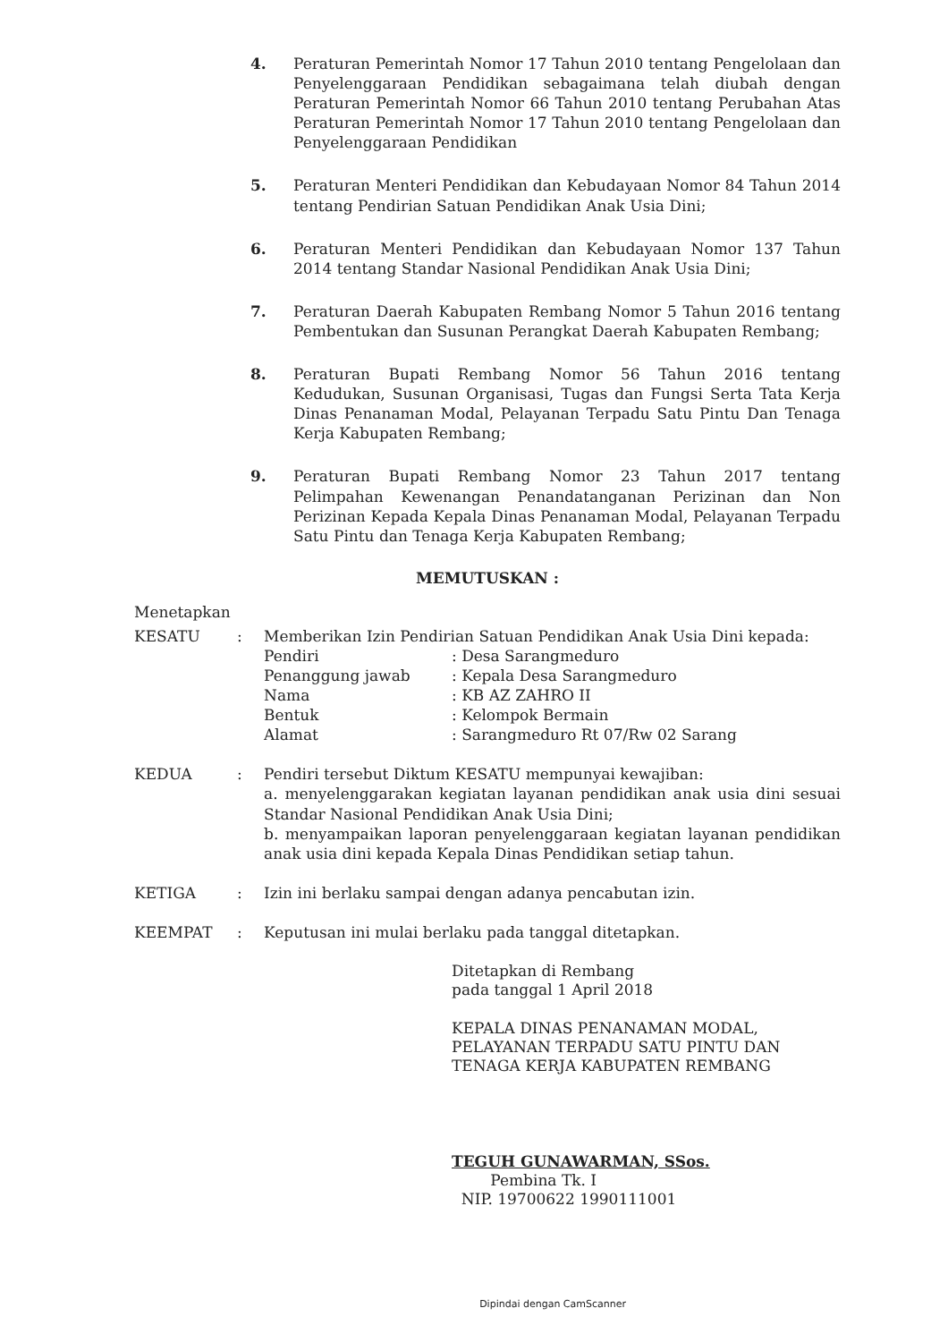4. Peraturan Pemerintah Nomor 17 Tahun 2010 tentang Pengelolaan dan Penyelenggaraan Pendidikan sebagaimana telah diubah dengan Peraturan Pemerintah Nomor 66 Tahun 2010 tentang Perubahan Atas Peraturan Pemerintah Nomor 17 Tahun 2010 tentang Pengelolaan dan Penyelenggaraan Pendidikan
5. Peraturan Menteri Pendidikan dan Kebudayaan Nomor 84 Tahun 2014 tentang Pendirian Satuan Pendidikan Anak Usia Dini;
6. Peraturan Menteri Pendidikan dan Kebudayaan Nomor 137 Tahun 2014 tentang Standar Nasional Pendidikan Anak Usia Dini;
7. Peraturan Daerah Kabupaten Rembang Nomor 5 Tahun 2016 tentang Pembentukan dan Susunan Perangkat Daerah Kabupaten Rembang;
8. Peraturan Bupati Rembang Nomor 56 Tahun 2016 tentang Kedudukan, Susunan Organisasi, Tugas dan Fungsi Serta Tata Kerja Dinas Penanaman Modal, Pelayanan Terpadu Satu Pintu Dan Tenaga Kerja Kabupaten Rembang;
9. Peraturan Bupati Rembang Nomor 23 Tahun 2017 tentang Pelimpahan Kewenangan Penandatanganan Perizinan dan Non Perizinan Kepada Kepala Dinas Penanaman Modal, Pelayanan Terpadu Satu Pintu dan Tenaga Kerja Kabupaten Rembang;
MEMUTUSKAN :
Menetapkan
KESATU: Memberikan Izin Pendirian Satuan Pendidikan Anak Usia Dini kepada:
Pendiri: Desa Sarangmeduro
Penanggung jawab: Kepala Desa Sarangmeduro
Nama: KB AZ ZAHRO II
Bentuk: Kelompok Bermain
Alamat: Sarangmeduro Rt 07/Rw 02 Sarang
KEDUA: Pendiri tersebut Diktum KESATU mempunyai kewajiban:
a. menyelenggarakan kegiatan layanan pendidikan anak usia dini sesuai Standar Nasional Pendidikan Anak Usia Dini;
b. menyampaikan laporan penyelenggaraan kegiatan layanan pendidikan anak usia dini kepada Kepala Dinas Pendidikan setiap tahun.
KETIGA: Izin ini berlaku sampai dengan adanya pencabutan izin.
KEEMPAT: Keputusan ini mulai berlaku pada tanggal ditetapkan.
Ditetapkan di Rembang
pada tanggal 1 April 2018
KEPALA DINAS PENANAMAN MODAL,
PELAYANAN TERPADU SATU PINTU DAN
TENAGA KERJA KABUPATEN REMBANG
TEGUH GUNAWARMAN, SSos.
Pembina Tk. I
NIP. 19700622 1990111001
Dipindai dengan CamScanner